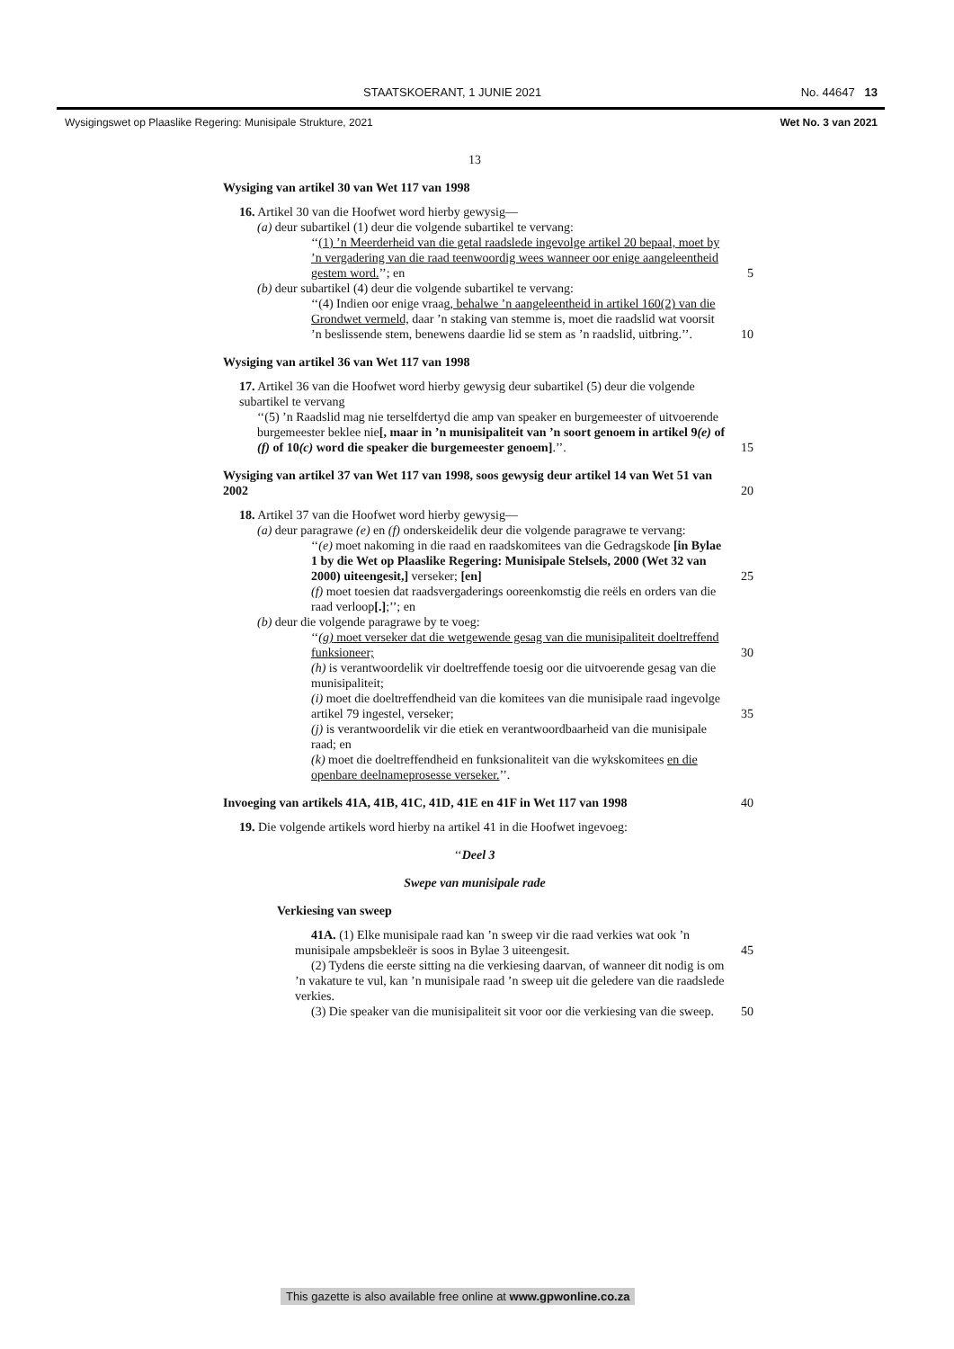STAATSKOERANT, 1 JUNIE 2021 No. 44647 13
Wysigingswet op Plaaslike Regering: Munisipale Strukture, 2021 Wet No. 3 van 2021
13
Wysiging van artikel 30 van Wet 117 van 1998
16. Artikel 30 van die Hoofwet word hierby gewysig—
(a) deur subartikel (1) deur die volgende subartikel te vervang:
‘‘(1) ’n Meerderheid van die getal raadslede ingevolge artikel 20 bepaal, moet by ’n vergadering van die raad teenwoordig wees wanneer oor enige aangeleentheid gestem word.’’; en 5
(b) deur subartikel (4) deur die volgende subartikel te vervang:
‘‘(4) Indien oor enige vraag, behalwe ’n aangeleentheid in artikel 160(2) van die Grondwet vermeld, daar ’n staking van stemme is, moet die raadslid wat voorsit ’n beslissende stem, benewens daardie lid se stem as ’n raadslid, uitbring.’’. 10
Wysiging van artikel 36 van Wet 117 van 1998
17. Artikel 36 van die Hoofwet word hierby gewysig deur subartikel (5) deur die volgende subartikel te vervang
‘‘(5) ’n Raadslid mag nie terselfdertyd die amp van speaker en burgemeester of uitvoerende burgemeester beklee nie[, maar in ’n munisipaliteit van ’n soort genoem in artikel 9(e) of (f) of 10(c) word die speaker die burgemeester genoem].’’. 15
Wysiging van artikel 37 van Wet 117 van 1998, soos gewysig deur artikel 14 van Wet 51 van 2002 20
18. Artikel 37 van die Hoofwet word hierby gewysig—
(a) deur paragrawe (e) en (f) onderskeidelik deur die volgende paragrawe te vervang:
‘‘(e) moet nakoming in die raad en raadskomitees van die Gedragskode [in Bylae 1 by die Wet op Plaaslike Regering: Munisipale Stelsels, 2000 (Wet 32 van 2000) uiteengesit,] verseker; [en] 25
(f) moet toesien dat raadsvergaderings ooreenkomstig die reëls en orders van die raad verloop[.];’’; en
(b) deur die volgende paragrawe by te voeg:
‘‘(g) moet verseker dat die wetgewende gesag van die munisipaliteit doeltreffend funksioneer; 30
(h) is verantwoordelik vir doeltreffende toesig oor die uitvoerende gesag van die munisipaliteit;
(i) moet die doeltreffendheid van die komitees van die munisipale raad ingevolge artikel 79 ingestel, verseker; 35
(j) is verantwoordelik vir die etiek en verantwoordbaarheid van die munisipale raad; en
(k) moet die doeltreffendheid en funksionaliteit van die wykskomitees en die openbare deelnameprosesse verseker.’’.
Invoeging van artikels 41A, 41B, 41C, 41D, 41E en 41F in Wet 117 van 1998 40
19. Die volgende artikels word hierby na artikel 41 in die Hoofwet ingevoeg:
‘‘Deel 3
Swepe van munisipale rade
Verkiesing van sweep
41A. (1) Elke munisipale raad kan ’n sweep vir die raad verkies wat ook ’n munisipale ampsbekleër is soos in Bylae 3 uiteengesit. 45
(2) Tydens die eerste sitting na die verkiesing daarvan, of wanneer dit nodig is om ’n vakature te vul, kan ’n munisipale raad ’n sweep uit die geledere van die raadslede verkies.
(3) Die speaker van die munisipaliteit sit voor oor die verkiesing van die sweep. 50
This gazette is also available free online at www.gpwonline.co.za